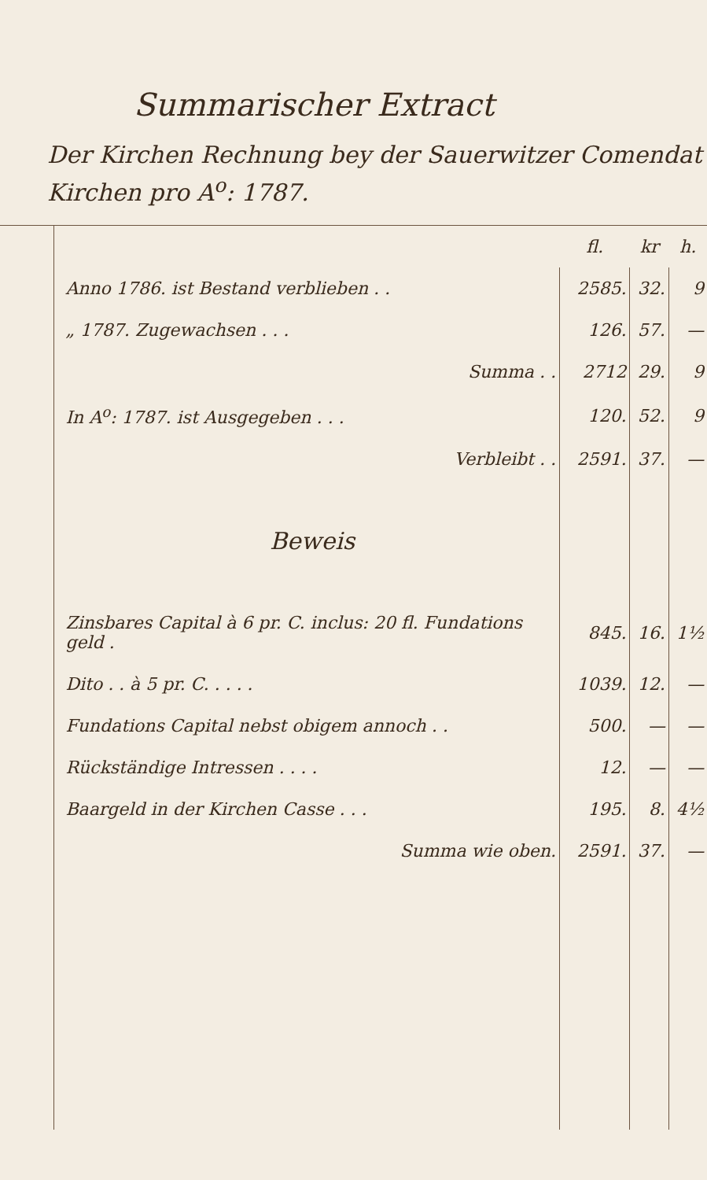Summarischer Extract
Der Kirchen Rechnung bey der Sauerwitzer Comendat
Kirchen pro A<sup>o</sup>: 1787.
| | | fl. | kr | h. |
| | Anno 1786. ist Bestand verblieben . . | 2585. | 32. | 9 |
| | „ 1787. Zugewachsen . . . | 126. | 57. | — |
| | Summa . . | 2712 | 29. | 9 |
| | In A<sup>o</sup>: 1787. ist Ausgegeben . . . | 120. | 52. | 9 |
| | Verbleibt . . | 2591. | 37. | — |
| | Beweis | | | |
| | Zinsbares Capital à 6 pr. C. inclus: 20 fl. Fundations geld . | 845. | 16. | 1½ |
| | Dito . . à 5 pr. C. . . . . | 1039. | 12. | — |
| | Fundations Capital nebst obigem annoch . . | 500. | — | — |
| | Rückständige Intressen . . . . | 12. | — | — |
| | Baargeld in der Kirchen Casse . . . | 195. | 8. | 4½ |
| | Summa wie oben. | 2591. | 37. | — |